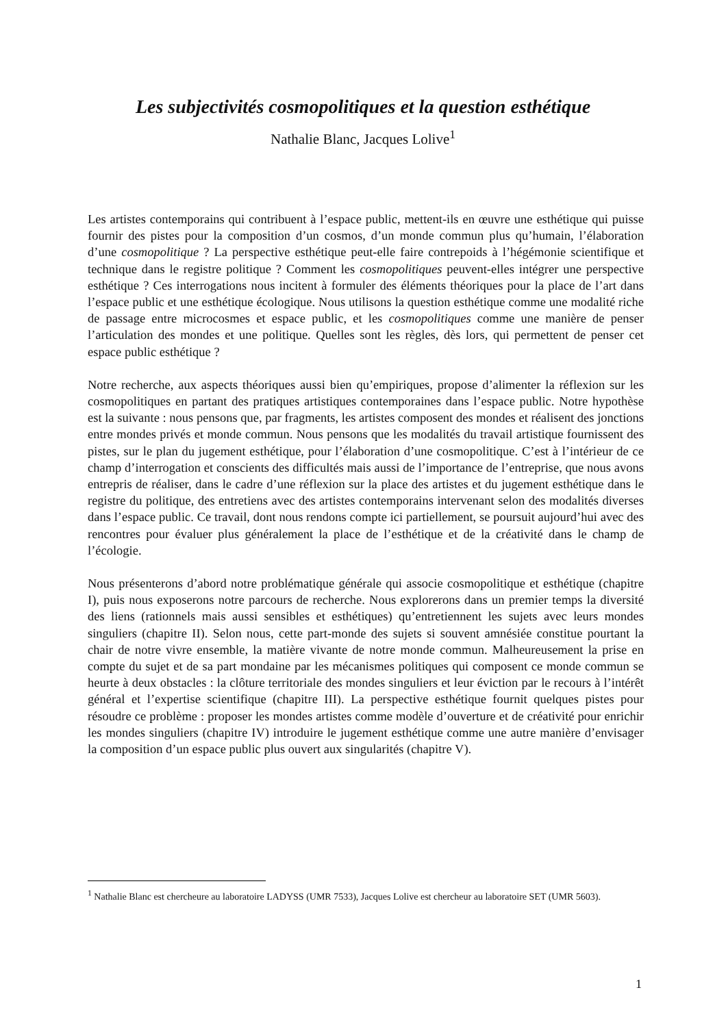Les subjectivités cosmopolitiques et la question esthétique
Nathalie Blanc, Jacques Lolive<sup>1</sup>
Les artistes contemporains qui contribuent à l’espace public, mettent-ils en œuvre une esthétique qui puisse fournir des pistes pour la composition d’un cosmos, d’un monde commun plus qu’humain, l’élaboration d’une cosmopolitique ? La perspective esthétique peut-elle faire contrepoids à l’hégémonie scientifique et technique dans le registre politique ? Comment les cosmopolitiques peuvent-elles intégrer une perspective esthétique ? Ces interrogations nous incitent à formuler des éléments théoriques pour la place de l’art dans l’espace public et une esthétique écologique. Nous utilisons la question esthétique comme une modalité riche de passage entre microcosmes et espace public, et les cosmopolitiques comme une manière de penser l’articulation des mondes et une politique. Quelles sont les règles, dès lors, qui permettent de penser cet espace public esthétique ?
Notre recherche, aux aspects théoriques aussi bien qu’empiriques, propose d’alimenter la réflexion sur les cosmopolitiques en partant des pratiques artistiques contemporaines dans l’espace public. Notre hypothèse est la suivante : nous pensons que, par fragments, les artistes composent des mondes et réalisent des jonctions entre mondes privés et monde commun. Nous pensons que les modalités du travail artistique fournissent des pistes, sur le plan du jugement esthétique, pour l’élaboration d’une cosmopolitique. C’est à l’intérieur de ce champ d’interrogation et conscients des difficultés mais aussi de l’importance de l’entreprise, que nous avons entrepris de réaliser, dans le cadre d’une réflexion sur la place des artistes et du jugement esthétique dans le registre du politique, des entretiens avec des artistes contemporains intervenant selon des modalités diverses dans l’espace public. Ce travail, dont nous rendons compte ici partiellement, se poursuit aujourd’hui avec des rencontres pour évaluer plus généralement la place de l’esthétique et de la créativité dans le champ de l’écologie.
Nous présenterons d’abord notre problématique générale qui associe cosmopolitique et esthétique (chapitre I), puis nous exposerons notre parcours de recherche. Nous explorerons dans un premier temps la diversité des liens (rationnels mais aussi sensibles et esthétiques) qu’entretiennent les sujets avec leurs mondes singuliers (chapitre II). Selon nous, cette part-monde des sujets si souvent amnésiée constitue pourtant la chair de notre vivre ensemble, la matière vivante de notre monde commun. Malheureusement la prise en compte du sujet et de sa part mondaine par les mécanismes politiques qui composent ce monde commun se heurte à deux obstacles : la clôture territoriale des mondes singuliers et leur éviction par le recours à l’intérêt général et l’expertise scientifique (chapitre III). La perspective esthétique fournit quelques pistes pour résoudre ce problème : proposer les mondes artistes comme modèle d’ouverture et de créativité pour enrichir les mondes singuliers (chapitre IV) introduire le jugement esthétique comme une autre manière d’envisager la composition d’un espace public plus ouvert aux singularités (chapitre V).
<sup>1</sup> Nathalie Blanc est chercheure au laboratoire LADYSS (UMR 7533), Jacques Lolive est chercheur au laboratoire SET (UMR 5603).
1